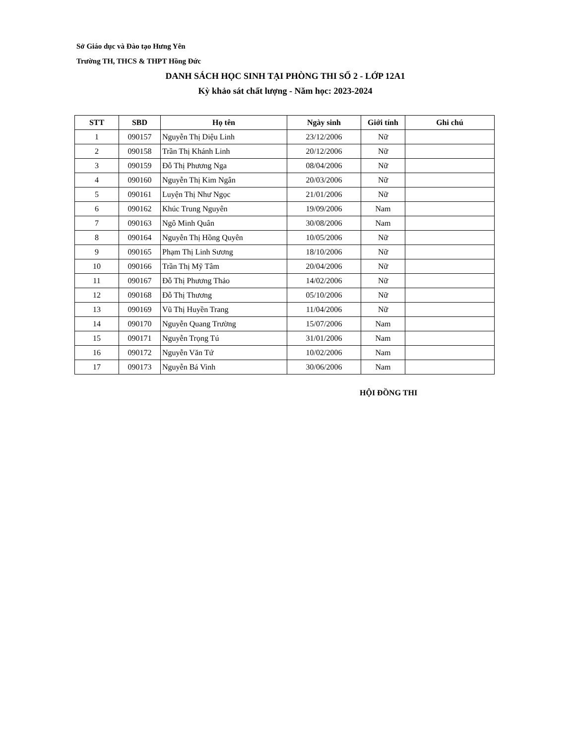Sở Giáo dục và Đào tạo Hưng Yên
Trường TH, THCS & THPT Hồng Đức
DANH SÁCH HỌC SINH TẠI PHÒNG THI SỐ 2 - LỚP 12A1
Kỳ khảo sát chất lượng - Năm học: 2023-2024
| STT | SBD | Họ tên | Ngày sinh | Giới tính | Ghi chú |
| --- | --- | --- | --- | --- | --- |
| 1 | 090157 | Nguyễn Thị Diệu Linh | 23/12/2006 | Nữ | |
| 2 | 090158 | Trần Thị Khánh Linh | 20/12/2006 | Nữ | |
| 3 | 090159 | Đỗ Thị Phương Nga | 08/04/2006 | Nữ | |
| 4 | 090160 | Nguyễn Thị Kim Ngân | 20/03/2006 | Nữ | |
| 5 | 090161 | Luyện Thị Như Ngọc | 21/01/2006 | Nữ | |
| 6 | 090162 | Khúc Trung Nguyên | 19/09/2006 | Nam | |
| 7 | 090163 | Ngô Minh Quân | 30/08/2006 | Nam | |
| 8 | 090164 | Nguyễn Thị Hồng Quyên | 10/05/2006 | Nữ | |
| 9 | 090165 | Phạm Thị Linh Sương | 18/10/2006 | Nữ | |
| 10 | 090166 | Trần Thị Mỹ Tâm | 20/04/2006 | Nữ | |
| 11 | 090167 | Đỗ Thị Phương Thảo | 14/02/2006 | Nữ | |
| 12 | 090168 | Đỗ Thị Thương | 05/10/2006 | Nữ | |
| 13 | 090169 | Vũ Thị Huyền Trang | 11/04/2006 | Nữ | |
| 14 | 090170 | Nguyễn Quang Trường | 15/07/2006 | Nam | |
| 15 | 090171 | Nguyễn Trọng Tú | 31/01/2006 | Nam | |
| 16 | 090172 | Nguyễn Văn Tứ | 10/02/2006 | Nam | |
| 17 | 090173 | Nguyễn Bá Vinh | 30/06/2006 | Nam | |
HỘI ĐỒNG THI